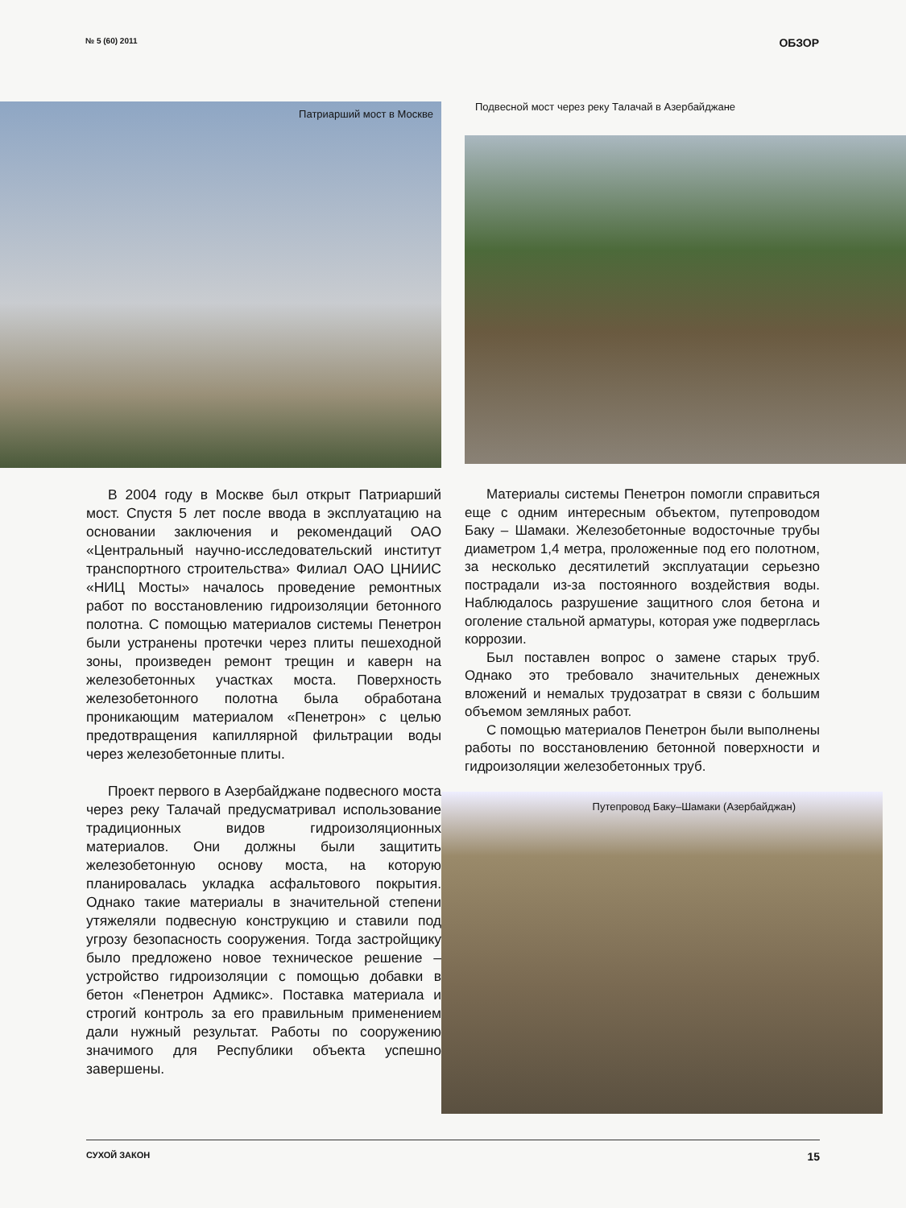№ 5 (60) 2011 ОБЗОР
Патриарший мост в Москве
Подвесной мост через реку Талачай в Азербайджане
В 2004 году в Москве был открыт Патриарший мост. Спустя 5 лет после ввода в эксплуатацию на основании заключения и рекомендаций ОАО «Центральный научно-исследовательский институт транспортного строительства» Филиал ОАО ЦНИИС «НИЦ Мосты» началось проведение ремонтных работ по восстановлению гидроизоляции бетонного полотна. С помощью материалов системы Пенетрон были устранены протечки через плиты пешеходной зоны, произведен ремонт трещин и каверн на железобетонных участках моста. Поверхность железобетонного полотна была обработана проникающим материалом «Пенетрон» с целью предотвращения капиллярной фильтрации воды через железобетонные плиты.
Проект первого в Азербайджане подвесного моста через реку Талачай предусматривал использование традиционных видов гидроизоляционных материалов. Они должны были защитить железобетонную основу моста, на которую планировалась укладка асфальтового покрытия. Однако такие материалы в значительной степени утяжеляли подвесную конструкцию и ставили под угрозу безопасность сооружения. Тогда застройщику было предложено новое техническое решение – устройство гидроизоляции с помощью добавки в бетон «Пенетрон Адмикс». Поставка материала и строгий контроль за его правильным применением дали нужный результат. Работы по сооружению значимого для Республики объекта успешно завершены.
Материалы системы Пенетрон помогли справиться еще с одним интересным объектом, путепроводом Баку – Шамаки. Железобетонные водосточные трубы диаметром 1,4 метра, проложенные под его полотном, за несколько десятилетий эксплуатации серьезно пострадали из-за постоянного воздействия воды. Наблюдалось разрушение защитного слоя бетона и оголение стальной арматуры, которая уже подверглась коррозии.
Был поставлен вопрос о замене старых труб. Однако это требовало значительных денежных вложений и немалых трудозатрат в связи с большим объемом земляных работ.
С помощью материалов Пенетрон были выполнены работы по восстановлению бетонной поверхности и гидроизоляции железобетонных труб.
Путепровод Баку–Шамаки (Азербайджан)
СУХОЙ ЗАКОН 15